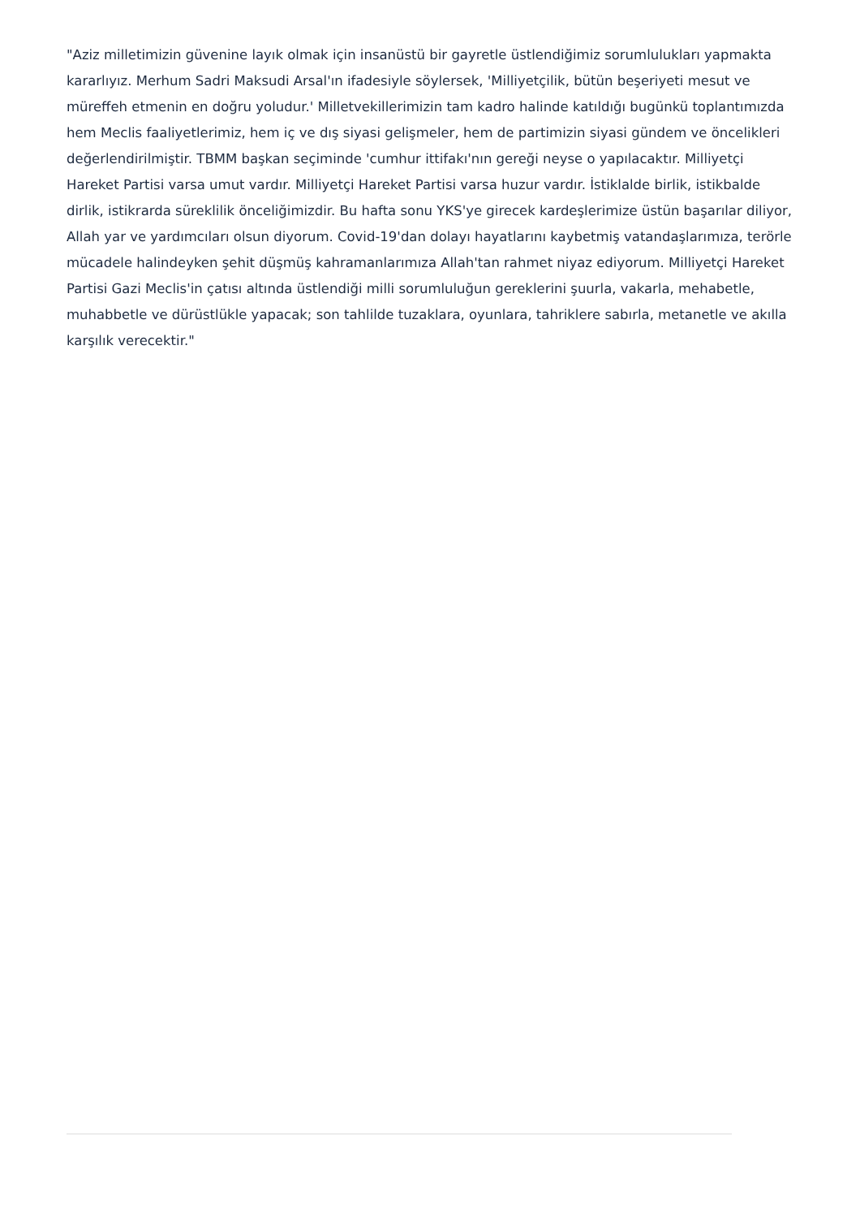"Aziz milletimizin güvenine layık olmak için insanüstü bir gayretle üstlendiğimiz sorumlulukları yapmakta kararlıyız. Merhum Sadri Maksudi Arsal'ın ifadesiyle söylersek, 'Milliyetçilik, bütün beşeriyeti mesut ve müreffeh etmenin en doğru yoludur.' Milletvekillerimizin tam kadro halinde katıldığı bugünkü toplantımızda hem Meclis faaliyetlerimiz, hem iç ve dış siyasi gelişmeler, hem de partimizin siyasi gündem ve öncelikleri değerlendirilmiştir. TBMM başkan seçiminde 'cumhur ittifakı'nın gereği neyse o yapılacaktır. Milliyetçi Hareket Partisi varsa umut vardır. Milliyetçi Hareket Partisi varsa huzur vardır. İstiklalde birlik, istikbalde dirlik, istikrarda süreklilik önceliğimizdir. Bu hafta sonu YKS'ye girecek kardeşlerimize üstün başarılar diliyor, Allah yar ve yardımcıları olsun diyorum. Covid-19'dan dolayı hayatlarını kaybetmiş vatandaşlarımıza, terörle mücadele halindeyken şehit düşmüş kahramanlarımıza Allah'tan rahmet niyaz ediyorum. Milliyetçi Hareket Partisi Gazi Meclis'in çatısı altında üstlendiği milli sorumluluğun gereklerini şuurla, vakarla, mehabetle, muhabbetle ve dürüstlükle yapacak; son tahlilde tuzaklara, oyunlara, tahriklere sabırla, metanetle ve akılla karşılık verecektir."